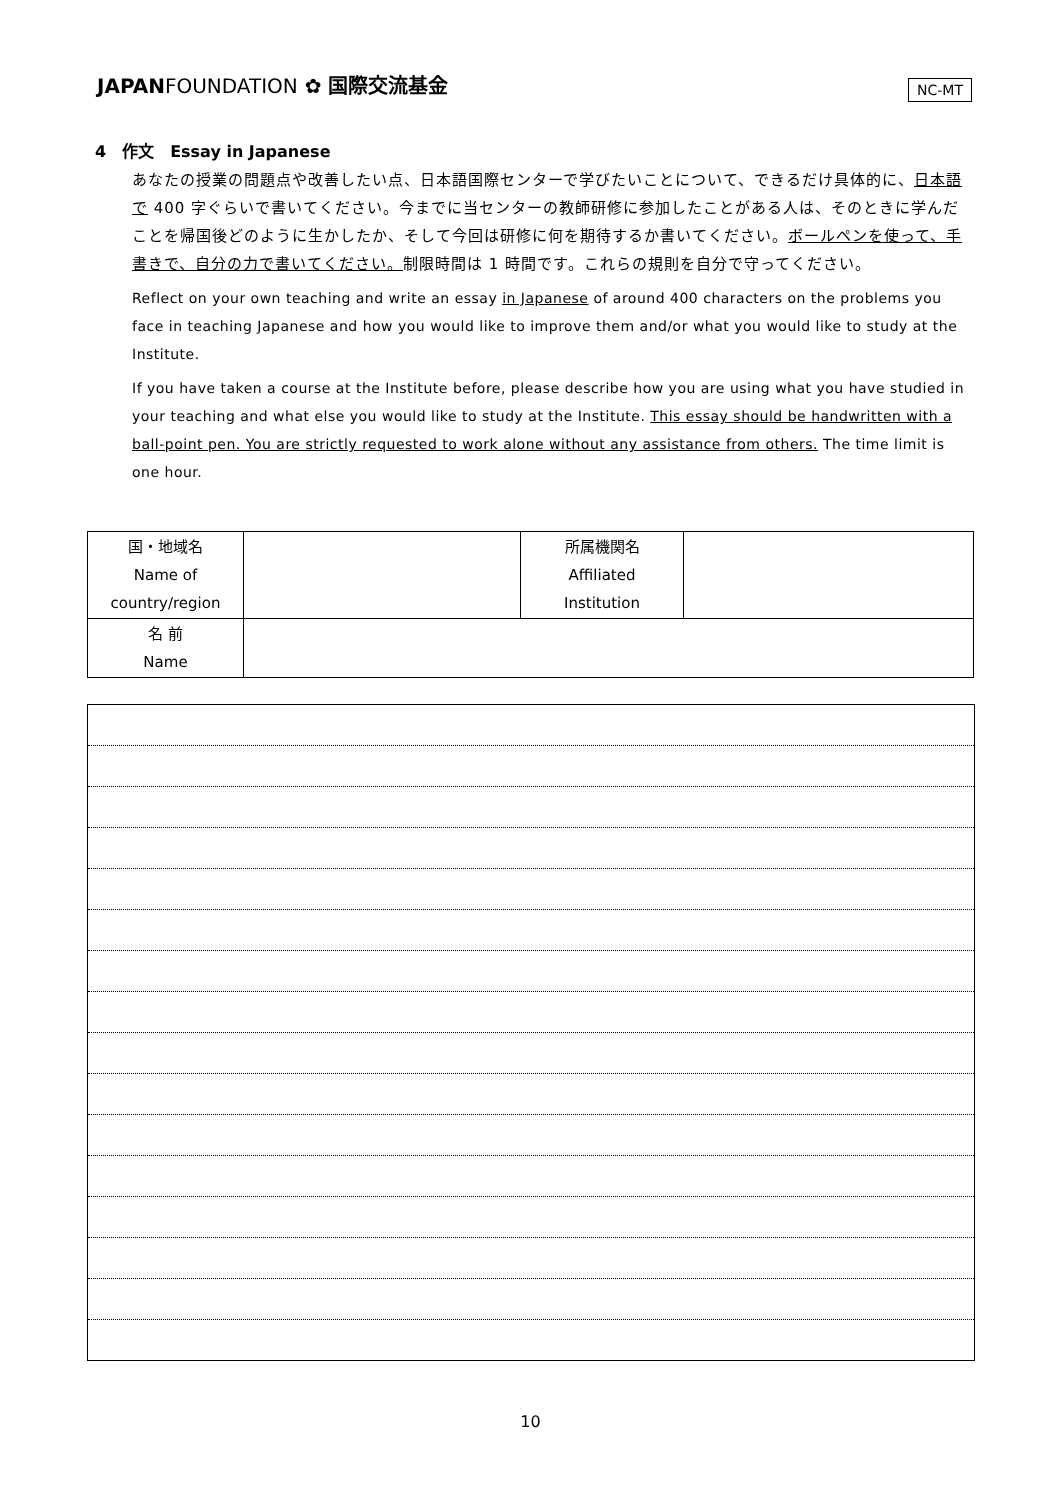JAPANFOUNDATION ✿ 国際交流基金 NC-MT
4　作文　Essay in Japanese
あなたの授業の問題点や改善したい点、日本語国際センターで学びたいことについて、できるだけ具体的に、日本語で 400 字ぐらいで書いてください。今までに当センターの教師研修に参加したことがある人は、そのときに学んだことを帰国後どのように生かしたか、そして今回は研修に何を期待するか書いてください。ボールペンを使って、手書きで、自分の力で書いてください。制限時間は 1 時間です。これらの規則を自分で守ってください。
Reflect on your own teaching and write an essay in Japanese of around 400 characters on the problems you face in teaching Japanese and how you would like to improve them and/or what you would like to study at the Institute.
If you have taken a course at the Institute before, please describe how you are using what you have studied in your teaching and what else you would like to study at the Institute. This essay should be handwritten with a ball-point pen. You are strictly requested to work alone without any assistance from others. The time limit is one hour.
| 国・地域名 Name of country/region | | 所属機関名 Affiliated Institution | |
| 名 前 Name | | | |
10